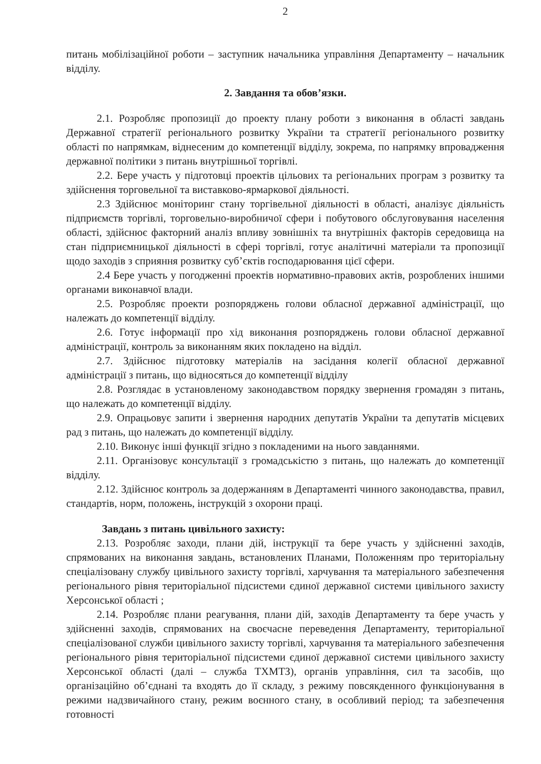2
питань мобілізаційної роботи – заступник начальника управління Департаменту – начальник відділу.
2. Завдання та обов’язки.
2.1. Розробляє пропозиції до проекту плану роботи з виконання в області завдань Державної стратегії регіонального розвитку України та стратегії регіонального розвитку області по напрямкам, віднесеним до компетенції відділу, зокрема, по напрямку впровадження державної політики з питань внутрішньої торгівлі.
2.2. Бере участь у підготовці проектів цільових та регіональних програм з розвитку та здійснення торговельної та виставково-ярмаркової діяльності.
2.3 Здійснює моніторинг стану торгівельної діяльності в області, аналізує діяльність підприємств торгівлі, торговельно-виробничої сфери і побутового обслуговування населення області, здійснює факторний аналіз впливу зовнішніх та внутрішніх факторів середовища на стан підприємницької діяльності в сфері торгівлі, готує аналітичні матеріали та пропозиції щодо заходів з сприяння розвитку суб’єктів господарювання цієї сфери.
2.4 Бере участь у погодженні проектів нормативно-правових актів, розроблених іншими органами виконавчої влади.
2.5. Розробляє проекти розпоряджень голови обласної державної адміністрації, що належать до компетенції відділу.
2.6. Готує інформації про хід виконання розпоряджень голови обласної державної адміністрації, контроль за виконанням яких покладено на відділ.
2.7. Здійснює підготовку матеріалів на засідання колегії обласної державної адміністрації з питань, що відносяться до компетенції відділу
2.8. Розглядає в установленому законодавством порядку звернення громадян з питань, що належать до компетенції відділу.
2.9. Опрацьовує запити і звернення народних депутатів України та депутатів місцевих рад з питань, що належать до компетенції відділу.
2.10. Виконує інші функції згідно з покладеними на нього завданнями.
2.11. Організовує консультації з громадськістю з питань, що належать до компетенції відділу.
2.12. Здійснює контроль за додержанням в Департаменті чинного законодавства, правил, стандартів, норм, положень, інструкцій з охорони праці.
Завдань з питань цивільного захисту:
2.13. Розробляє заходи, плани дій, інструкції та бере участь у здійсненні заходів, спрямованих на виконання завдань, встановлених Планами, Положенням про територіальну спеціалізовану службу цивільного захисту торгівлі, харчування та матеріального забезпечення регіонального рівня територіальної підсистеми єдиної державної системи цивільного захисту Херсонської області ;
2.14. Розробляє плани реагування, плани дій, заходів Департаменту та бере участь у здійсненні заходів, спрямованих на своєчасне переведення Департаменту, територіальної спеціалізованої служби цивільного захисту торгівлі, харчування та матеріального забезпечення регіонального рівня територіальної підсистеми єдиної державної системи цивільного захисту Херсонської області (далі – служба ТХМТЗ), органів управління, сил та засобів, що організаційно об’єднані та входять до її складу, з режиму повсякденного функціонування в режими надзвичайного стану, режим воєнного стану, в особливий період; та забезпечення готовності